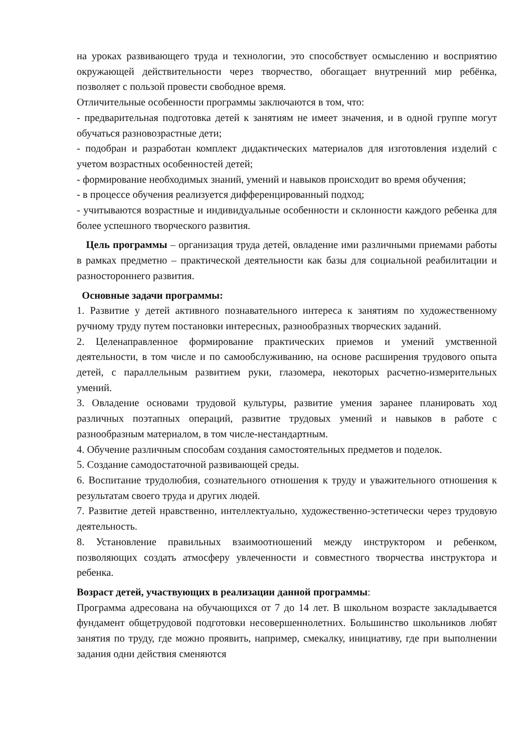на уроках развивающего труда и технологии, это способствует осмыслению и восприятию окружающей действительности через творчество, обогащает внутренний мир ребёнка, позволяет с пользой провести свободное время.
Отличительные особенности программы заключаются в том, что:
- предварительная подготовка детей к занятиям не имеет значения, и в одной группе могут обучаться разновозрастные дети;
- подобран и разработан комплект дидактических материалов для изготовления изделий с учетом возрастных особенностей детей;
- формирование необходимых знаний, умений и навыков происходит во время обучения;
- в процессе обучения реализуется дифференцированный подход;
- учитываются возрастные и индивидуальные особенности и склонности каждого ребенка для более успешного творческого развития.
Цель программы – организация труда детей, овладение ими различными приемами работы в рамках предметно – практической деятельности как базы для социальной реабилитации и разностороннего развития.
Основные задачи программы:
1. Развитие у детей активного познавательного интереса к занятиям по художественному ручному труду путем постановки интересных, разнообразных творческих заданий.
2. Целенаправленное формирование практических приемов и умений умственной деятельности, в том числе и по самообслуживанию, на основе расширения трудового опыта детей, с параллельным развитием руки, глазомера, некоторых расчетно-измерительных умений.
3. Овладение основами трудовой культуры, развитие умения заранее планировать ход различных поэтапных операций, развитие трудовых умений и навыков в работе с разнообразным материалом, в том числе-нестандартным.
4. Обучение различным способам создания самостоятельных предметов и поделок.
5. Создание самодостаточной развивающей среды.
6. Воспитание трудолюбия, сознательного отношения к труду и уважительного отношения к результатам своего труда и других людей.
7. Развитие детей нравственно, интеллектуально, художественно-эстетически через трудовую деятельность.
8. Установление правильных взаимоотношений между инструктором и ребенком, позволяющих создать атмосферу увлеченности и совместного творчества инструктора и ребенка.
Возраст детей, участвующих в реализации данной программы:
Программа адресована на обучающихся от 7 до 14 лет. В школьном возрасте закладывается фундамент общетрудовой подготовки несовершеннолетних. Большинство школьников любят занятия по труду, где можно проявить, например, смекалку, инициативу, где при выполнении задания одни действия сменяются